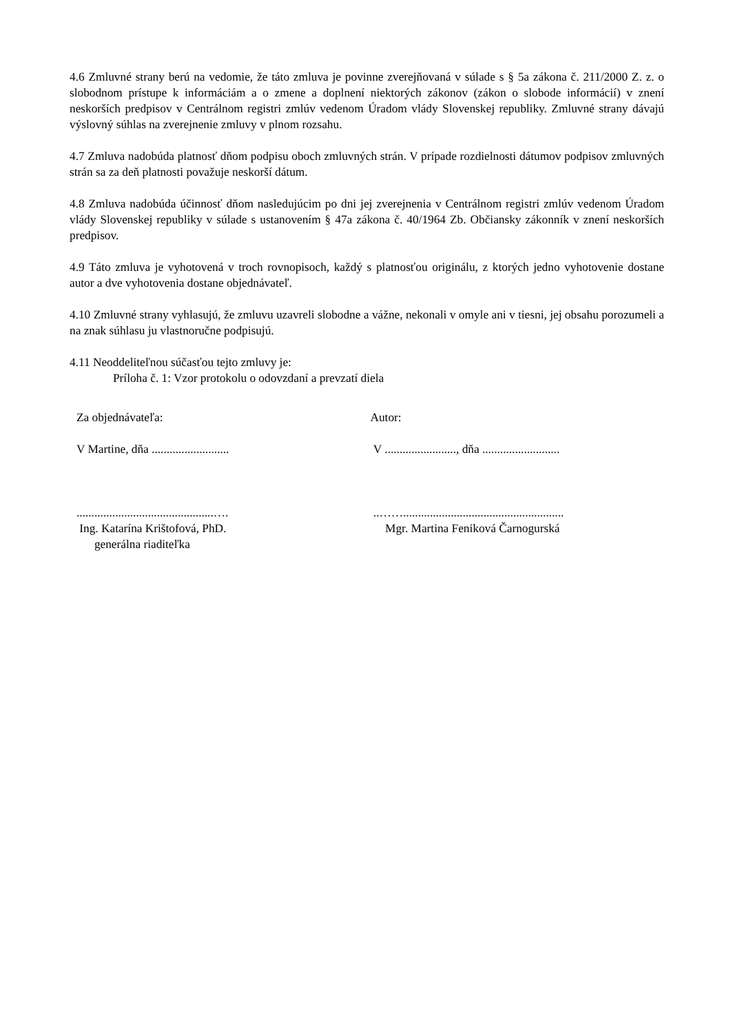4.6 Zmluvné strany berú na vedomie, že táto zmluva je povinne zverejňovaná v súlade s § 5a zákona č. 211/2000 Z. z. o slobodnom prístupe k informáciám a o zmene a doplnení niektorých zákonov (zákon o slobode informácií) v znení neskorších predpisov v Centrálnom registri zmlúv vedenom Úradom vlády Slovenskej republiky. Zmluvné strany dávajú výslovný súhlas na zverejnenie zmluvy v plnom rozsahu.
4.7 Zmluva nadobúda platnosť dňom podpisu oboch zmluvných strán. V prípade rozdielnosti dátumov podpisov zmluvných strán sa za deň platnosti považuje neskorší dátum.
4.8 Zmluva nadobúda účinnosť dňom nasledujúcim po dni jej zverejnenia v Centrálnom registri zmlúv vedenom Úradom vlády Slovenskej republiky v súlade s ustanovením § 47a zákona č. 40/1964 Zb. Občiansky zákonník v znení neskorších predpisov.
4.9 Táto zmluva je vyhotovená v troch rovnopisoch, každý s platnosťou originálu, z ktorých jedno vyhotovenie dostane autor a dve vyhotovenia dostane objednávateľ.
4.10 Zmluvné strany vyhlasujú, že zmluvu uzavreli slobodne a vážne, nekonali v omyle ani v tiesni, jej obsahu porozumeli a na znak súhlasu ju vlastnoručne podpisujú.
4.11 Neoddeliteľnou súčasťou tejto zmluvy je:
Príloha č. 1: Vzor protokolu o odovzdaní a prevzatí diela
Za objednávateľa:
V Martine, dňa ..........................
..............................................….
Ing. Katarína Krištofová, PhD.
generálna riaditeľka
Autor:
V ........................, dňa ..........................
..……......................................................
Mgr. Martina Feniková Čarnogurská